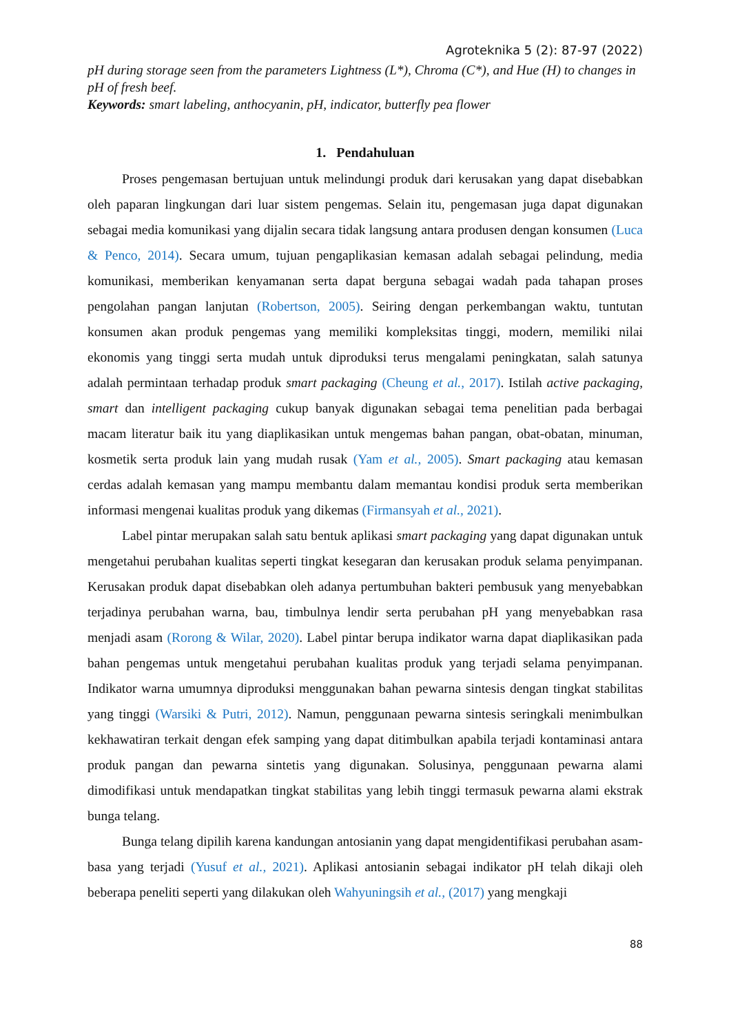Agroteknika 5 (2): 87-97 (2022)
pH during storage seen from the parameters Lightness (L*), Chroma (C*), and Hue (H) to changes in pH of fresh beef.
Keywords: smart labeling, anthocyanin, pH, indicator, butterfly pea flower
1. Pendahuluan
Proses pengemasan bertujuan untuk melindungi produk dari kerusakan yang dapat disebabkan oleh paparan lingkungan dari luar sistem pengemas. Selain itu, pengemasan juga dapat digunakan sebagai media komunikasi yang dijalin secara tidak langsung antara produsen dengan konsumen (Luca & Penco, 2014). Secara umum, tujuan pengaplikasian kemasan adalah sebagai pelindung, media komunikasi, memberikan kenyamanan serta dapat berguna sebagai wadah pada tahapan proses pengolahan pangan lanjutan (Robertson, 2005). Seiring dengan perkembangan waktu, tuntutan konsumen akan produk pengemas yang memiliki kompleksitas tinggi, modern, memiliki nilai ekonomis yang tinggi serta mudah untuk diproduksi terus mengalami peningkatan, salah satunya adalah permintaan terhadap produk smart packaging (Cheung et al., 2017). Istilah active packaging, smart dan intelligent packaging cukup banyak digunakan sebagai tema penelitian pada berbagai macam literatur baik itu yang diaplikasikan untuk mengemas bahan pangan, obat-obatan, minuman, kosmetik serta produk lain yang mudah rusak (Yam et al., 2005). Smart packaging atau kemasan cerdas adalah kemasan yang mampu membantu dalam memantau kondisi produk serta memberikan informasi mengenai kualitas produk yang dikemas (Firmansyah et al., 2021).
Label pintar merupakan salah satu bentuk aplikasi smart packaging yang dapat digunakan untuk mengetahui perubahan kualitas seperti tingkat kesegaran dan kerusakan produk selama penyimpanan. Kerusakan produk dapat disebabkan oleh adanya pertumbuhan bakteri pembusuk yang menyebabkan terjadinya perubahan warna, bau, timbulnya lendir serta perubahan pH yang menyebabkan rasa menjadi asam (Rorong & Wilar, 2020). Label pintar berupa indikator warna dapat diaplikasikan pada bahan pengemas untuk mengetahui perubahan kualitas produk yang terjadi selama penyimpanan. Indikator warna umumnya diproduksi menggunakan bahan pewarna sintesis dengan tingkat stabilitas yang tinggi (Warsiki & Putri, 2012). Namun, penggunaan pewarna sintesis seringkali menimbulkan kekhawatiran terkait dengan efek samping yang dapat ditimbulkan apabila terjadi kontaminasi antara produk pangan dan pewarna sintetis yang digunakan. Solusinya, penggunaan pewarna alami dimodifikasi untuk mendapatkan tingkat stabilitas yang lebih tinggi termasuk pewarna alami ekstrak bunga telang.
Bunga telang dipilih karena kandungan antosianin yang dapat mengidentifikasi perubahan asam-basa yang terjadi (Yusuf et al., 2021). Aplikasi antosianin sebagai indikator pH telah dikaji oleh beberapa peneliti seperti yang dilakukan oleh Wahyuningsih et al., (2017) yang mengkaji
88